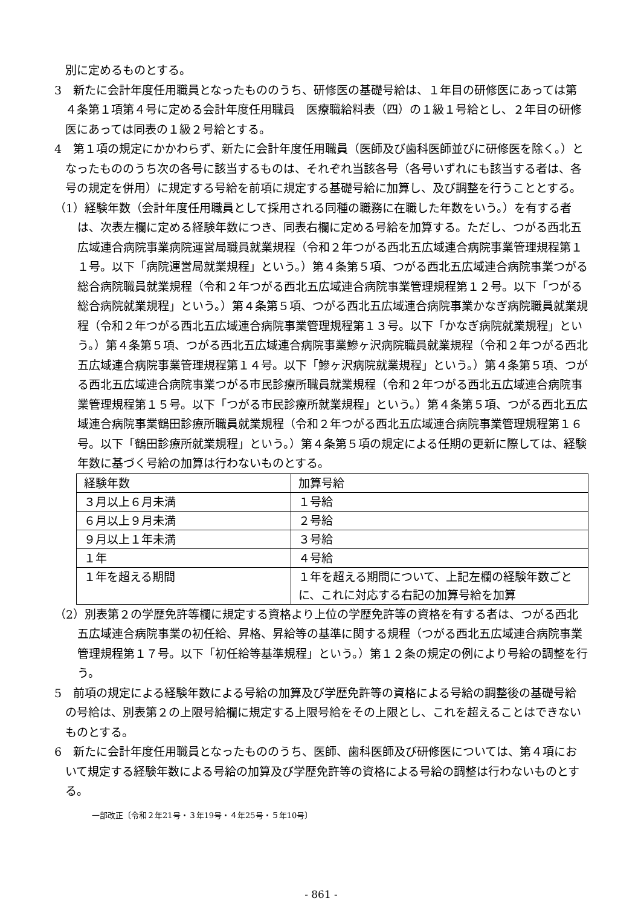別に定めるものとする。
3　新たに会計年度任用職員となったもののうち、研修医の基礎号給は、１年目の研修医にあっては第４条第１項第４号に定める会計年度任用職員　医療職給料表（四）の１級１号給とし、２年目の研修医にあっては同表の１級２号給とする。
4　第１項の規定にかかわらず、新たに会計年度任用職員（医師及び歯科医師並びに研修医を除く。）となったもののうち次の各号に該当するものは、それぞれ当該各号（各号いずれにも該当する者は、各号の規定を併用）に規定する号給を前項に規定する基礎号給に加算し、及び調整を行うこととする。
（1）経験年数（会計年度任用職員として採用される同種の職務に在職した年数をいう。）を有する者は、次表左欄に定める経験年数につき、同表右欄に定める号給を加算する。ただし、つがる西北五広域連合病院事業病院運営局職員就業規程（令和２年つがる西北五広域連合病院事業管理規程第１１号。以下「病院運営局就業規程」という。）第４条第５項、つがる西北五広域連合病院事業つがる総合病院職員就業規程（令和２年つがる西北五広域連合病院事業管理規程第１２号。以下「つがる総合病院就業規程」という。）第４条第５項、つがる西北五広域連合病院事業かなぎ病院職員就業規程（令和２年つがる西北五広域連合病院事業管理規程第１３号。以下「かなぎ病院就業規程」という。）第４条第５項、つがる西北五広域連合病院事業鰺ヶ沢病院職員就業規程（令和２年つがる西北五広域連合病院事業管理規程第１４号。以下「鰺ヶ沢病院就業規程」という。）第４条第５項、つがる西北五広域連合病院事業つがる市民診療所職員就業規程（令和２年つがる西北五広域連合病院事業管理規程第１５号。以下「つがる市民診療所就業規程」という。）第４条第５項、つがる西北五広域連合病院事業鶴田診療所職員就業規程（令和２年つがる西北五広域連合病院事業管理規程第１６号。以下「鶴田診療所就業規程」という。）第４条第５項の規定による任期の更新に際しては、経験年数に基づく号給の加算は行わないものとする。
| 経験年数 | 加算号給 |
| ３月以上６月未満 | １号給 |
| ６月以上９月未満 | ２号給 |
| ９月以上１年未満 | ３号給 |
| １年 | ４号給 |
| １年を超える期間 | １年を超える期間について、上記左欄の経験年数ごとに、これに対応する右記の加算号給を加算 |
（2）別表第２の学歴免許等欄に規定する資格より上位の学歴免許等の資格を有する者は、つがる西北五広域連合病院事業の初任給、昇格、昇給等の基準に関する規程（つがる西北五広域連合病院事業管理規程第１７号。以下「初任給等基準規程」という。）第１２条の規定の例により号給の調整を行う。
5　前項の規定による経験年数による号給の加算及び学歴免許等の資格による号給の調整後の基礎号給の号給は、別表第２の上限号給欄に規定する上限号給をその上限とし、これを超えることはできないものとする。
6　新たに会計年度任用職員となったもののうち、医師、歯科医師及び研修医については、第４項において規定する経験年数による号給の加算及び学歴免許等の資格による号給の調整は行わないものとする。
一部改正〔令和２年21号・３年19号・４年25号・５年10号〕
- 861 -